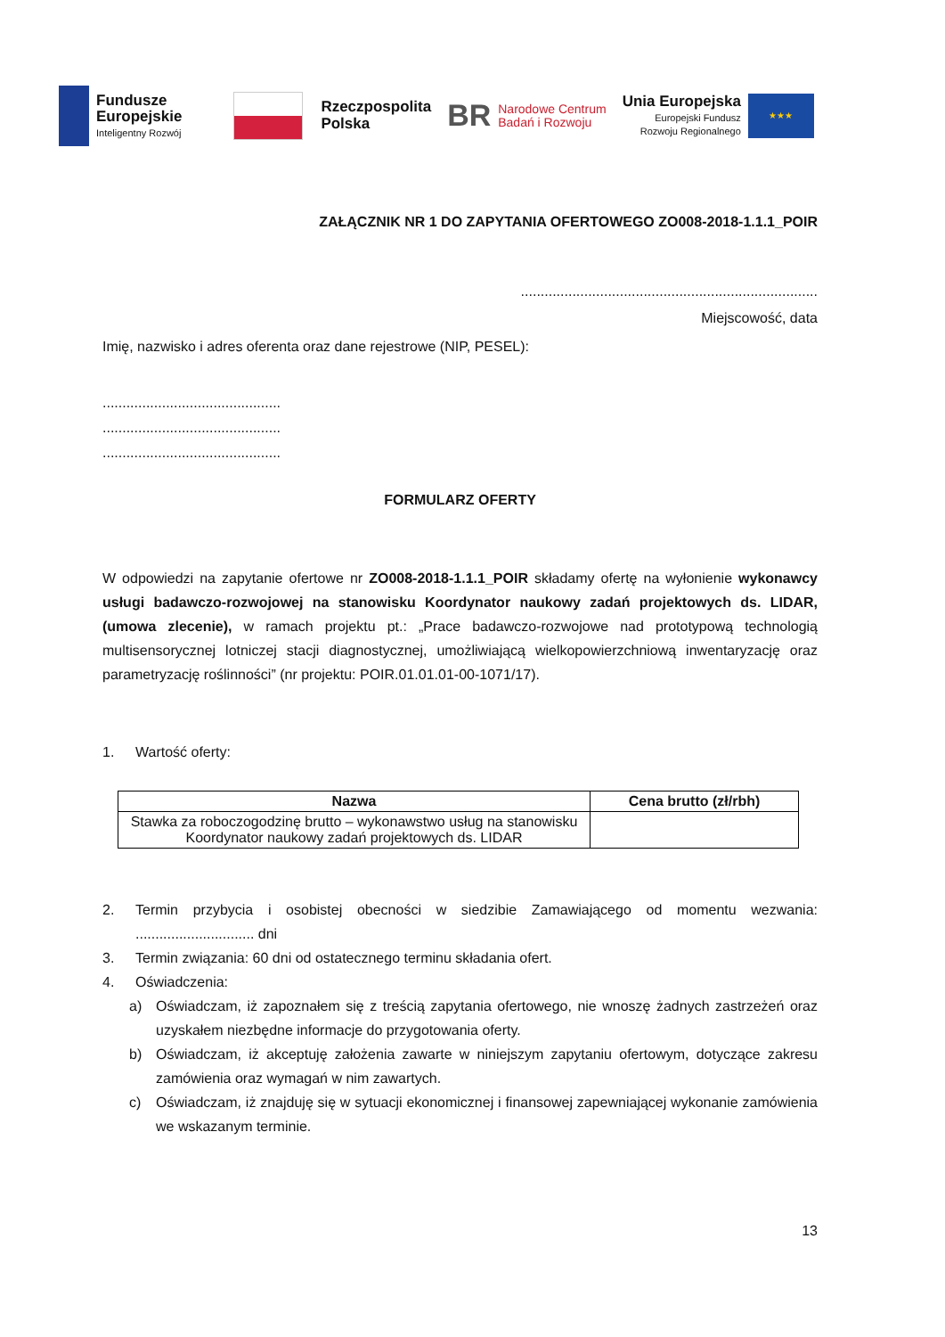Fundusze
Europejskie
Inteligentny Rozwój
Rzeczpospolita
Polska
BR Narodowe Centrum
Badań i Rozwoju
Unia Europejska
Europejski Fundusz
Rozwoju Regionalnego
★★★
ZAŁĄCZNIK NR 1 DO ZAPYTANIA OFERTOWEGO ZO008-2018-1.1.1_POIR
...........................................................................
Miejscowość, data
Imię, nazwisko i adres oferenta oraz dane rejestrowe (NIP, PESEL):
.............................................
.............................................
.............................................
FORMULARZ OFERTY
W odpowiedzi na zapytanie ofertowe nr ZO008-2018-1.1.1_POIR składamy ofertę na wyłonienie wykonawcy usługi badawczo-rozwojowej na stanowisku Koordynator naukowy zadań projektowych ds. LIDAR, (umowa zlecenie), w ramach projektu pt.: „Prace badawczo-rozwojowe nad prototypową technologią multisensorycznej lotniczej stacji diagnostycznej, umożliwiającą wielkopowierzchniową inwentaryzację oraz parametryzację roślinności” (nr projektu: POIR.01.01.01-00-1071/17).
1. Wartość oferty:
| Nazwa | Cena brutto (zł/rbh) |
| --- | --- |
| Stawka za roboczogodzinę brutto – wykonawstwo usług na stanowisku Koordynator naukowy zadań projektowych ds. LIDAR | |
2. Termin przybycia i osobistej obecności w siedzibie Zamawiającego od momentu wezwania: .............................. dni
3. Termin związania: 60 dni od ostatecznego terminu składania ofert.
4. Oświadczenia:
a) Oświadczam, iż zapoznałem się z treścią zapytania ofertowego, nie wnoszę żadnych zastrzeżeń oraz uzyskałem niezbędne informacje do przygotowania oferty.
b) Oświadczam, iż akceptuję założenia zawarte w niniejszym zapytaniu ofertowym, dotyczące zakresu zamówienia oraz wymagań w nim zawartych.
c) Oświadczam, iż znajduję się w sytuacji ekonomicznej i finansowej zapewniającej wykonanie zamówienia we wskazanym terminie.
13